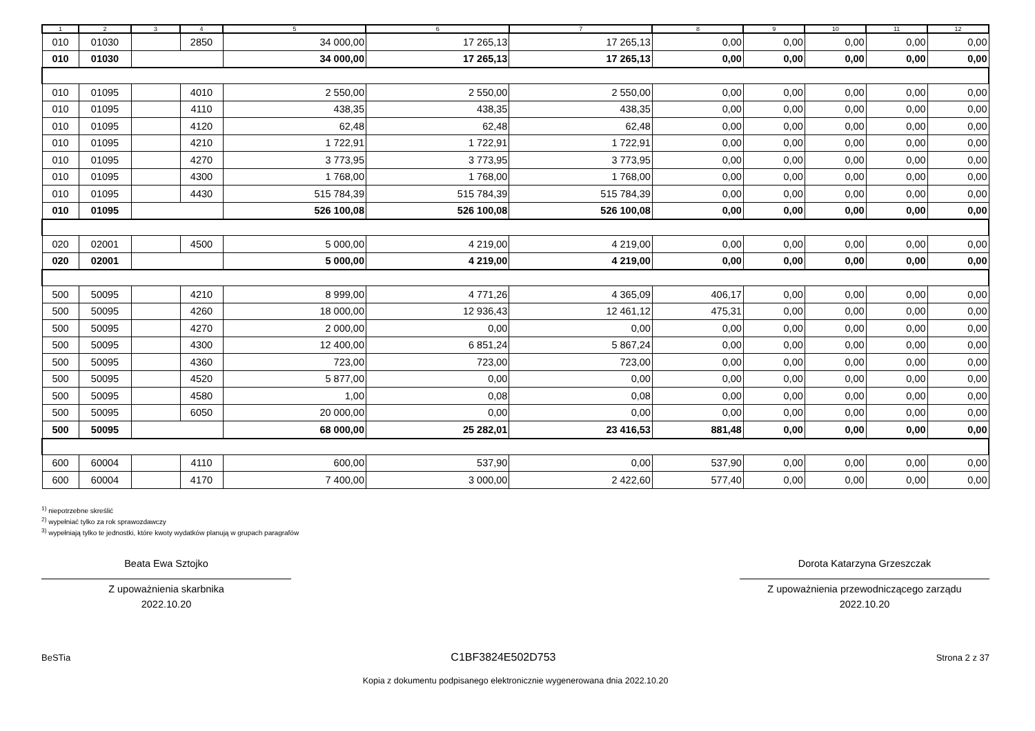| 1 | 2 | 3 | 4 | 5 | 6 | 7 | 8 | 9 | 10 | 11 | 12 |
| --- | --- | --- | --- | --- | --- | --- | --- | --- | --- | --- | --- |
| 010 | 01030 | | 2850 | 34 000,00 | 17 265,13 | 17 265,13 | 0,00 | 0,00 | 0,00 | 0,00 | 0,00 |
| 010 | 01030 | | | 34 000,00 | 17 265,13 | 17 265,13 | 0,00 | 0,00 | 0,00 | 0,00 | 0,00 |
| 010 | 01095 | | 4010 | 2 550,00 | 2 550,00 | 2 550,00 | 0,00 | 0,00 | 0,00 | 0,00 | 0,00 |
| 010 | 01095 | | 4110 | 438,35 | 438,35 | 438,35 | 0,00 | 0,00 | 0,00 | 0,00 | 0,00 |
| 010 | 01095 | | 4120 | 62,48 | 62,48 | 62,48 | 0,00 | 0,00 | 0,00 | 0,00 | 0,00 |
| 010 | 01095 | | 4210 | 1 722,91 | 1 722,91 | 1 722,91 | 0,00 | 0,00 | 0,00 | 0,00 | 0,00 |
| 010 | 01095 | | 4270 | 3 773,95 | 3 773,95 | 3 773,95 | 0,00 | 0,00 | 0,00 | 0,00 | 0,00 |
| 010 | 01095 | | 4300 | 1 768,00 | 1 768,00 | 1 768,00 | 0,00 | 0,00 | 0,00 | 0,00 | 0,00 |
| 010 | 01095 | | 4430 | 515 784,39 | 515 784,39 | 515 784,39 | 0,00 | 0,00 | 0,00 | 0,00 | 0,00 |
| 010 | 01095 | | | 526 100,08 | 526 100,08 | 526 100,08 | 0,00 | 0,00 | 0,00 | 0,00 | 0,00 |
| 020 | 02001 | | 4500 | 5 000,00 | 4 219,00 | 4 219,00 | 0,00 | 0,00 | 0,00 | 0,00 | 0,00 |
| 020 | 02001 | | | 5 000,00 | 4 219,00 | 4 219,00 | 0,00 | 0,00 | 0,00 | 0,00 | 0,00 |
| 500 | 50095 | | 4210 | 8 999,00 | 4 771,26 | 4 365,09 | 406,17 | 0,00 | 0,00 | 0,00 | 0,00 |
| 500 | 50095 | | 4260 | 18 000,00 | 12 936,43 | 12 461,12 | 475,31 | 0,00 | 0,00 | 0,00 | 0,00 |
| 500 | 50095 | | 4270 | 2 000,00 | 0,00 | 0,00 | 0,00 | 0,00 | 0,00 | 0,00 | 0,00 |
| 500 | 50095 | | 4300 | 12 400,00 | 6 851,24 | 5 867,24 | 0,00 | 0,00 | 0,00 | 0,00 | 0,00 |
| 500 | 50095 | | 4360 | 723,00 | 723,00 | 723,00 | 0,00 | 0,00 | 0,00 | 0,00 | 0,00 |
| 500 | 50095 | | 4520 | 5 877,00 | 0,00 | 0,00 | 0,00 | 0,00 | 0,00 | 0,00 | 0,00 |
| 500 | 50095 | | 4580 | 1,00 | 0,08 | 0,08 | 0,00 | 0,00 | 0,00 | 0,00 | 0,00 |
| 500 | 50095 | | 6050 | 20 000,00 | 0,00 | 0,00 | 0,00 | 0,00 | 0,00 | 0,00 | 0,00 |
| 500 | 50095 | | | 68 000,00 | 25 282,01 | 23 416,53 | 881,48 | 0,00 | 0,00 | 0,00 | 0,00 |
| 600 | 60004 | | 4110 | 600,00 | 537,90 | 0,00 | 537,90 | 0,00 | 0,00 | 0,00 | 0,00 |
| 600 | 60004 | | 4170 | 7 400,00 | 3 000,00 | 2 422,60 | 577,40 | 0,00 | 0,00 | 0,00 | 0,00 |
<sup>1)</sup> niepotrzebne skreślić
<sup>2)</sup> wypełniać tylko za rok sprawozdawczy
<sup>3)</sup> wypełniają tylko te jednostki, które kwoty wydatków planują w grupach paragrafów
Beata Ewa Sztojko
Z upoważnienia skarbnika
2022.10.20
Dorota Katarzyna Grzeszczak
Z upoważnienia przewodniczącego zarządu
2022.10.20
BeSTia C1BF3824E502D753 Strona 2 z 37
Kopia z dokumentu podpisanego elektronicznie wygenerowana dnia 2022.10.20